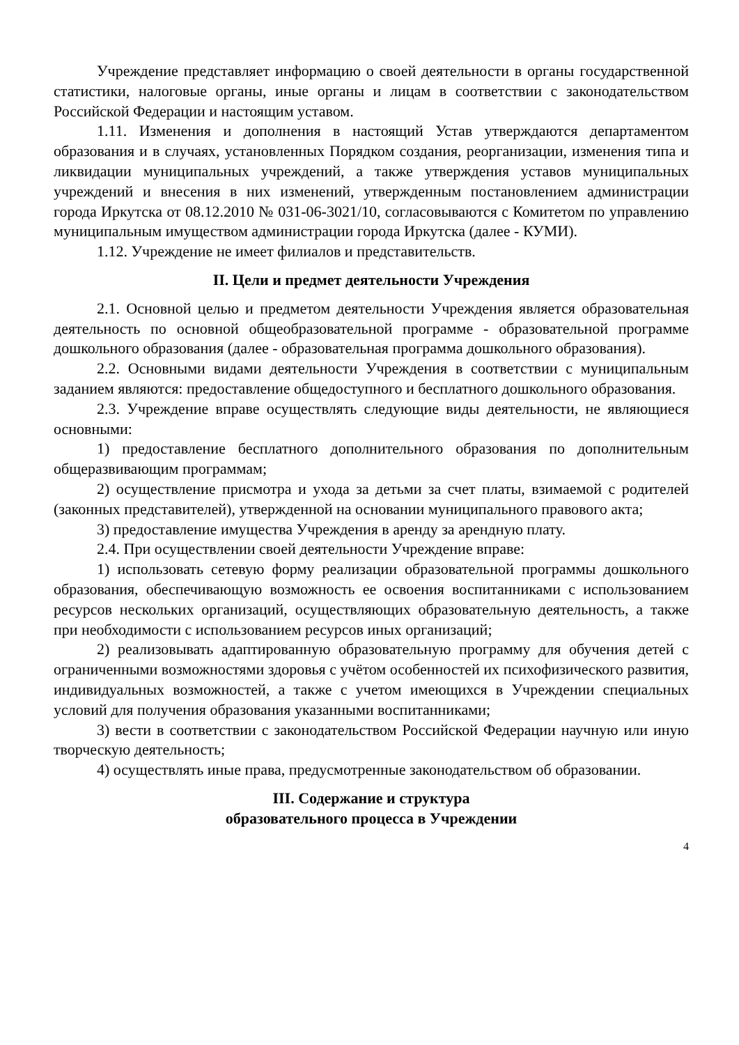Учреждение представляет информацию о своей деятельности в органы государственной статистики, налоговые органы, иные органы и лицам в соответствии с законодательством Российской Федерации и настоящим уставом.
1.11. Изменения и дополнения в настоящий Устав утверждаются департаментом образования и в случаях, установленных Порядком создания, реорганизации, изменения типа и ликвидации муниципальных учреждений, а также утверждения уставов муниципальных учреждений и внесения в них изменений, утвержденным постановлением администрации города Иркутска от 08.12.2010 № 031-06-3021/10, согласовываются с Комитетом по управлению муниципальным имуществом администрации города Иркутска (далее - КУМИ).
1.12. Учреждение не имеет филиалов и представительств.
II. Цели и предмет деятельности Учреждения
2.1. Основной целью и предметом деятельности Учреждения является образовательная деятельность по основной общеобразовательной программе - образовательной программе дошкольного образования (далее - образовательная программа дошкольного образования).
2.2. Основными видами деятельности Учреждения в соответствии с муниципальным заданием являются: предоставление общедоступного и бесплатного дошкольного образования.
2.3. Учреждение вправе осуществлять следующие виды деятельности, не являющиеся основными:
1) предоставление бесплатного дополнительного образования по дополнительным общеразвивающим программам;
2) осуществление присмотра и ухода за детьми за счет платы, взимаемой с родителей (законных представителей), утвержденной на основании муниципального правового акта;
3) предоставление имущества Учреждения в аренду за арендную плату.
2.4. При осуществлении своей деятельности Учреждение вправе:
1) использовать сетевую форму реализации образовательной программы дошкольного образования, обеспечивающую возможность ее освоения воспитанниками с использованием ресурсов нескольких организаций, осуществляющих образовательную деятельность, а также при необходимости с использованием ресурсов иных организаций;
2) реализовывать адаптированную образовательную программу для обучения детей с ограниченными возможностями здоровья с учётом особенностей их психофизического развития, индивидуальных возможностей, а также с учетом имеющихся в Учреждении специальных условий для получения образования указанными воспитанниками;
3) вести в соответствии с законодательством Российской Федерации научную или иную творческую деятельность;
4) осуществлять иные права, предусмотренные законодательством об образовании.
III. Содержание и структура
образовательного процесса в Учреждении
4